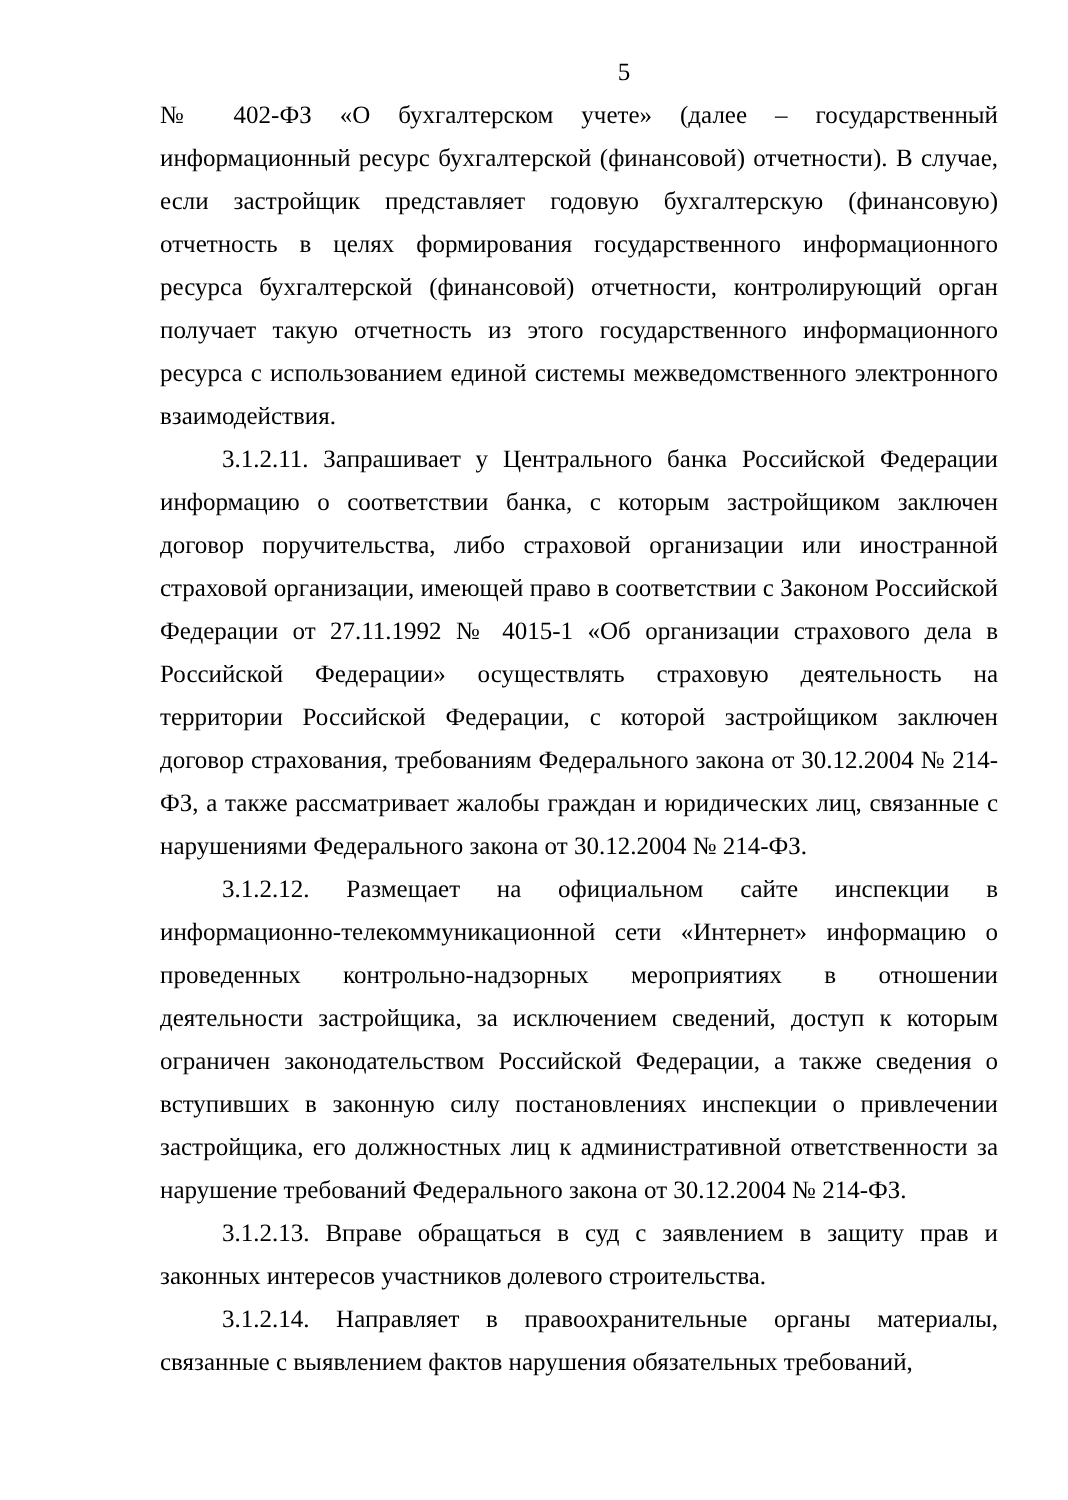5
№ 402-ФЗ «О бухгалтерском учете» (далее – государственный информационный ресурс бухгалтерской (финансовой) отчетности). В случае, если застройщик представляет годовую бухгалтерскую (финансовую) отчетность в целях формирования государственного информационного ресурса бухгалтерской (финансовой) отчетности, контролирующий орган получает такую отчетность из этого государственного информационного ресурса с использованием единой системы межведомственного электронного взаимодействия.
3.1.2.11. Запрашивает у Центрального банка Российской Федерации информацию о соответствии банка, с которым застройщиком заключен договор поручительства, либо страховой организации или иностранной страховой организации, имеющей право в соответствии с Законом Российской Федерации от 27.11.1992 № 4015-1 «Об организации страхового дела в Российской Федерации» осуществлять страховую деятельность на территории Российской Федерации, с которой застройщиком заключен договор страхования, требованиям Федерального закона от 30.12.2004 № 214-ФЗ, а также рассматривает жалобы граждан и юридических лиц, связанные с нарушениями Федерального закона от 30.12.2004 № 214-ФЗ.
3.1.2.12. Размещает на официальном сайте инспекции в информационно-телекоммуникационной сети «Интернет» информацию о проведенных контрольно-надзорных мероприятиях в отношении деятельности застройщика, за исключением сведений, доступ к которым ограничен законодательством Российской Федерации, а также сведения о вступивших в законную силу постановлениях инспекции о привлечении застройщика, его должностных лиц к административной ответственности за нарушение требований Федерального закона от 30.12.2004 № 214-ФЗ.
3.1.2.13. Вправе обращаться в суд с заявлением в защиту прав и законных интересов участников долевого строительства.
3.1.2.14. Направляет в правоохранительные органы материалы, связанные с выявлением фактов нарушения обязательных требований,